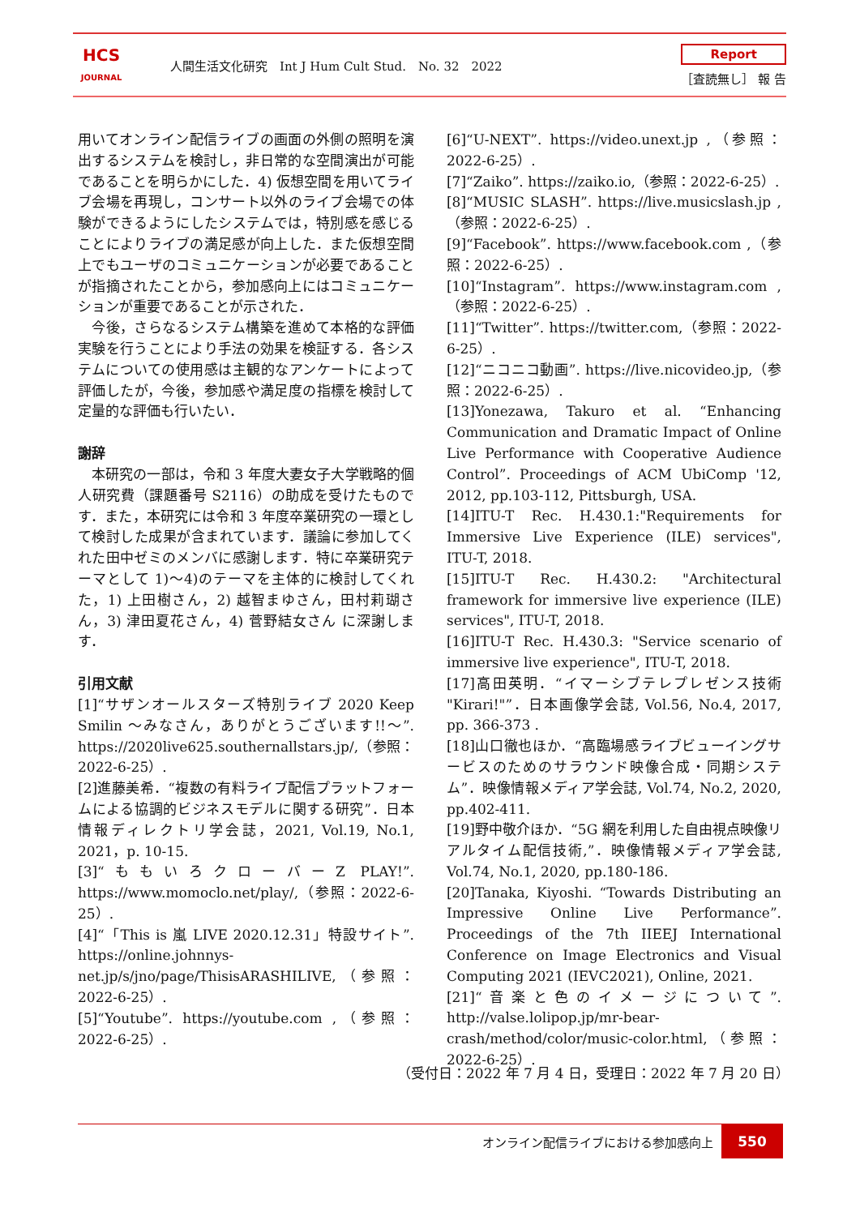HCS
JOURNAL
人間生活文化研究　Int J Hum Cult Stud.　No. 32　2022
Report
［査読無し］ 報 告
用いてオンライン配信ライブの画面の外側の照明を演出するシステムを検討し，非日常的な空間演出が可能であることを明らかにした．4) 仮想空間を用いてライブ会場を再現し，コンサート以外のライブ会場での体験ができるようにしたシステムでは，特別感を感じることによりライブの満足感が向上した．また仮想空間上でもユーザのコミュニケーションが必要であることが指摘されたことから，参加感向上にはコミュニケーションが重要であることが示された．
　今後，さらなるシステム構築を進めて本格的な評価実験を行うことにより手法の効果を検証する．各システムについての使用感は主観的なアンケートによって評価したが，今後，参加感や満足度の指標を検討して定量的な評価も行いたい．
謝辞
　本研究の一部は，令和 3 年度大妻女子大学戦略的個人研究費（課題番号 S2116）の助成を受けたものです．また，本研究には令和 3 年度卒業研究の一環として検討した成果が含まれています．議論に参加してくれた田中ゼミのメンバに感謝します．特に卒業研究テーマとして 1)〜4)のテーマを主体的に検討してくれた，1) 上田樹さん，2) 越智まゆさん，田村莉瑚さん，3) 津田夏花さん，4) 菅野結女さん に深謝します．
引用文献
[1]“サザンオールスターズ特別ライブ 2020 Keep Smilin 〜みなさん，ありがとうございます!!〜”. https://2020live625.southernallstars.jp/,（参照：2022-6-25）.
[2]進藤美希．“複数の有料ライブ配信プラットフォームによる協調的ビジネスモデルに関する研究”．日本情報ディレクトリ学会誌，2021, Vol.19, No.1, 2021，p. 10-15.
[3]“ももいろクローバーZ PLAY!”. https://www.momoclo.net/play/,（参照：2022-6-25）.
[4]“「This is 嵐 LIVE 2020.12.31」特設サイト”. https://online.johnnys-net.jp/s/jno/page/ThisisARASHILIVE,（参照：2022-6-25）.
[5]“Youtube”. https://youtube.com ,（参照：2022-6-25）.
[6]“U-NEXT”. https://video.unext.jp ,（参照：2022-6-25）.
[7]“Zaiko”. https://zaiko.io,（参照：2022-6-25）.
[8]“MUSIC SLASH”. https://live.musicslash.jp ,（参照：2022-6-25）.
[9]“Facebook”. https://www.facebook.com ,（参照：2022-6-25）.
[10]“Instagram”. https://www.instagram.com ,（参照：2022-6-25）.
[11]“Twitter”. https://twitter.com,（参照：2022-6-25）.
[12]“ニコニコ動画”. https://live.nicovideo.jp,（参照：2022-6-25）.
[13]Yonezawa, Takuro et al. “Enhancing Communication and Dramatic Impact of Online Live Performance with Cooperative Audience Control”. Proceedings of ACM UbiComp '12, 2012, pp.103-112, Pittsburgh, USA.
[14]ITU-T Rec. H.430.1:"Requirements for Immersive Live Experience (ILE) services", ITU-T, 2018.
[15]ITU-T Rec. H.430.2: "Architectural framework for immersive live experience (ILE) services", ITU-T, 2018.
[16]ITU-T Rec. H.430.3: "Service scenario of immersive live experience", ITU-T, 2018.
[17]高田英明．“イマーシブテレプレゼンス技術 "Kirari!"”．日本画像学会誌, Vol.56, No.4, 2017, pp. 366-373 .
[18]山口徹也ほか．“高臨場感ライブビューイングサービスのためのサラウンド映像合成・同期システム”．映像情報メディア学会誌, Vol.74, No.2, 2020, pp.402-411.
[19]野中敬介ほか．“5G 網を利用した自由視点映像リアルタイム配信技術,”．映像情報メディア学会誌, Vol.74, No.1, 2020, pp.180-186.
[20]Tanaka, Kiyoshi. “Towards Distributing an Impressive Online Live Performance”. Proceedings of the 7th IIEEJ International Conference on Image Electronics and Visual Computing 2021 (IEVC2021), Online, 2021.
[21]“音楽と色のイメージについて”. http://valse.lolipop.jp/mr-bear-crash/method/color/music-color.html,（参照：2022-6-25）.
（受付日：2022 年 7 月 4 日，受理日：2022 年 7 月 20 日）
オンライン配信ライブにおける参加感向上
550